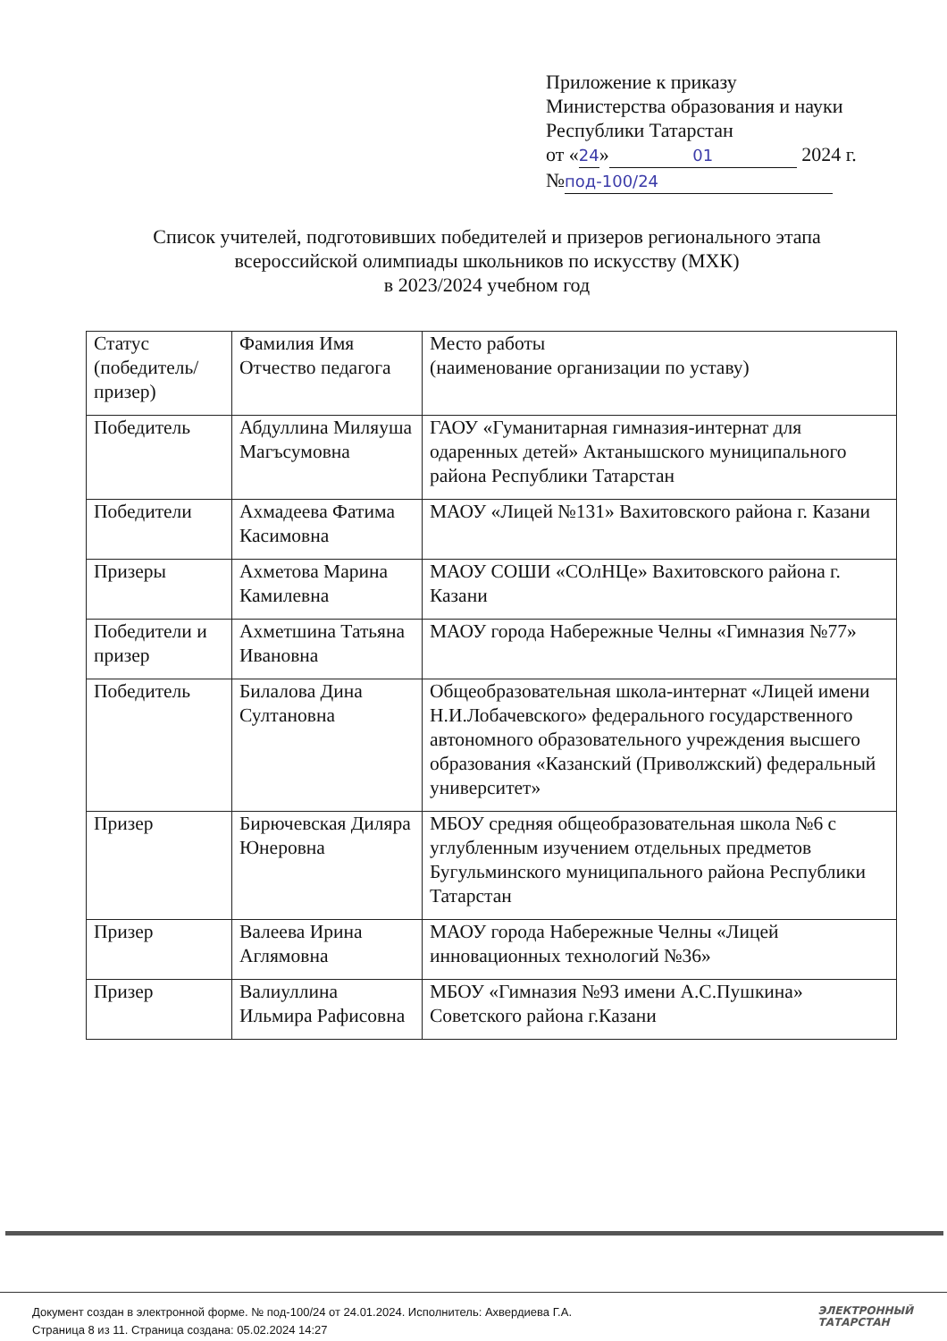Приложение к приказу
Министерства образования и науки
Республики Татарстан
от «24» 01 2024 г.
№ под-100/24
Список учителей, подготовивших победителей и призеров регионального этапа всероссийской олимпиады школьников по искусству (МХК)
в 2023/2024 учебном год
| Статус (победитель/ призер) | Фамилия Имя Отчество педагога | Место работы (наименование организации по уставу) |
| Победитель | Абдуллина Миляуша Магъсумовна | ГАОУ «Гуманитарная гимназия-интернат для одаренных детей» Актанышского муниципального района Республики Татарстан |
| Победители | Ахмадеева Фатима Касимовна | МАОУ «Лицей №131» Вахитовского района г. Казани |
| Призеры | Ахметова Марина Камилевна | МАОУ СОШИ «СОлНЦе» Вахитовского района г. Казани |
| Победители и призер | Ахметшина Татьяна Ивановна | МАОУ города Набережные Челны «Гимназия №77» |
| Победитель | Билалова Дина Султановна | Общеобразовательная школа-интернат «Лицей имени Н.И.Лобачевского» федерального государственного автономного образовательного учреждения высшего образования «Казанский (Приволжский) федеральный университет» |
| Призер | Бирючевская Диляра Юнеровна | МБОУ средняя общеобразовательная школа №6 с углубленным изучением отдельных предметов Бугульминского муниципального района Республики Татарстан |
| Призер | Валеева Ирина Аглямовна | МАОУ города Набережные Челны «Лицей инновационных технологий №36» |
| Призер | Валиуллина Ильмира Рафисовна | МБОУ «Гимназия №93 имени А.С.Пушкина» Советского района г.Казани |
Документ создан в электронной форме. № под-100/24 от 24.01.2024. Исполнитель: Ахвердиева Г.А.
Страница 8 из 11. Страница создана: 05.02.2024 14:27
ЭЛЕКТРОННЫЙ
ТАТАРСТАН